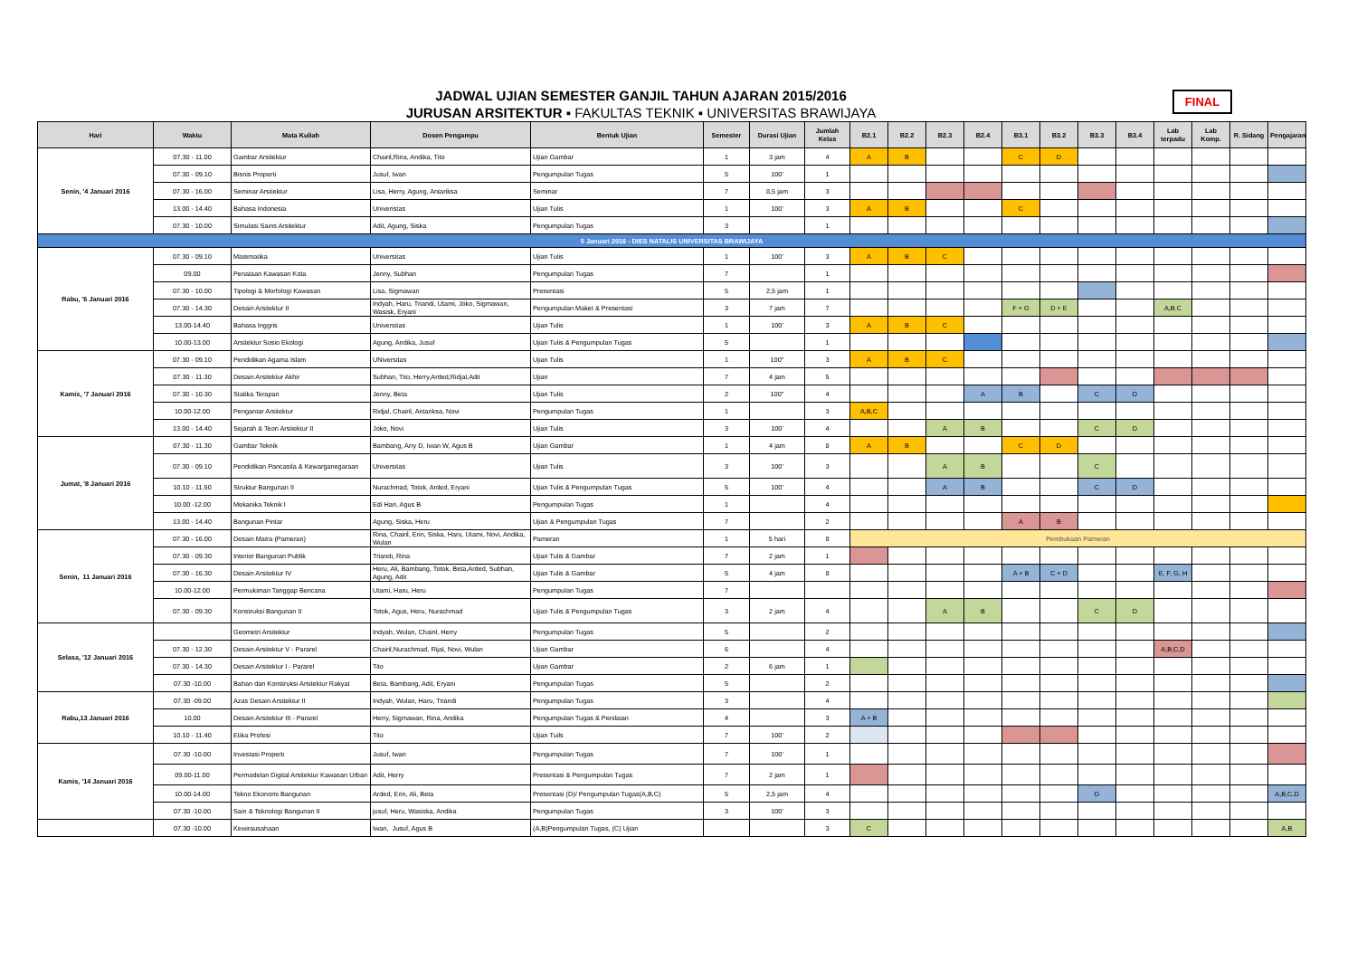JADWAL UJIAN SEMESTER GANJIL TAHUN AJARAN 2015/2016
JURUSAN ARSITEKTUR ▪ FAKULTAS TEKNIK ▪ UNIVERSITAS BRAWIJAYA
FINAL
| Hari | Waktu | Mata Kuliah | Dosen Pengampu | Bentuk Ujian | Semester | Durasi Ujian | Jumlah Kelas | B2.1 | B2.2 | B2.3 | B2.4 | B3.1 | B3.2 | B3.3 | B3.4 | Lab terpadu | Lab Komp. | R. Sidang | Pengajaran |
| --- | --- | --- | --- | --- | --- | --- | --- | --- | --- | --- | --- | --- | --- | --- | --- | --- | --- | --- | --- |
| Senin, '4 Januari 2016 | 07.30 - 11.00 | Gambar Arsitektur | Chairil,Rina, Andika, Tito | Ujian Gambar | 1 | 3 jam | 4 | A | B | | | C | D | | | | | | |
| | 07.30 - 09.10 | Bisnis Properti | Jusuf, Iwan | Pengumpulan Tugas | 5 | 100' | 1 | | | | | | | | | | | | |
| | 07.30 - 16.00 | Seminar Arsitektur | Lisa, Herry, Agung, Antariksa | Seminar | 7 | 8,5 jam | 3 | | | | | | | | | | | | |
| | 13.00 - 14.40 | Bahasa Indonesia | Univeristas | Ujian Tulis | 1 | 100' | 3 | A | B | | | C | | | | | | | |
| | 07.30 - 10.00 | Simulasi Sains Arsitektur | Adit, Agung, Siska | Pengumpulan Tugas | 3 | | 1 | | | | | | | | | | | | |
| 5 Januari 2016 - DIES NATALIS UNIVERSITAS BRAWIJAYA | | | | | | | | | | | | | | | | | | | |
| Rabu, '6 Januari 2016 | 07.30 - 09.10 | Matematika | Universitas | Ujian Tulis | 1 | 100' | 3 | A | B | C | | | | | | | | | |
| | 09.00 | Penataan Kawasan Kota | Jenny, Subhan | Pengumpulan Tugas | 7 | | 1 | | | | | | | | | | | | |
| | 07.30 - 10.00 | Tipologi & Morfologi Kawasan | Lisa, Sigmawan | Presentasi | 5 | 2,5 jam | 1 | | | | | | | | | | | | |
| | 07.30 - 14.30 | Desain Arsitektur II | Indyah, Haru, Triandi, Utami, Joko, Sigmawan, Wasisk, Eryani | Pengumpulan Maket & Presentasi | 3 | 7 jam | 7 | | | | | F + G | D + E | | | A,B.C | | | |
| | 13.00-14.40 | Bahasa Inggris | Universitas | Ujian Tulis | 1 | 100' | 3 | A | B | C | | | | | | | | | |
| | 10.00-13.00 | Arsitektur Sosio Ekologi | Agung, Andika, Jusuf | Ujian Tulis & Pengumpulan Tugas | 5 | | 1 | | | | | | | | | | | | |
| Kamis, '7 Januari 2016 | 07.30 - 09.10 | Pendidikan Agama Islam | UNiversitas | Ujian Tulis | 1 | 100'' | 3 | A | B | C | | | | | | | | | |
| | 07.30 - 11.30 | Desain Arsitektur Akhir | Subhan, Tito, Herry,Arded,Ridjal,Adit | Ujian | 7 | 4 jam | 5 | | | | | | | | | | | | |
| | 07.30 - 10.30 | Statika Terapan | Jenny, Beta | Ujian Tulis | 2 | 100'' | 4 | | | | A | B | | C | D | | | | |
| | 10.00-12.00 | Pengantar Arsitektur | Ridjal, Chairil, Antariksa, Novi | Pengumpulan Tugas | 1 | | 3 | A,B,C | | | | | | | | | | | |
| | 13.00 - 14.40 | Sejarah & Teori Arsitektur II | Joko, Novi | Ujian Tulis | 3 | 100' | 4 | | | A | B | | | C | D | | | | |
| Jumat, '8 Januari 2016 | 07.30 - 11.30 | Gambar Teknik | Bambang, Arry D, Iwan W, Agus B | Ujian Gambar | 1 | 4 jam | 8 | A | B | | | C | D | | | | | | |
| | 07.30 - 09.10 | Pendidikan Pancasila & Kewarganegaraan | Universitas | Ujian Tulis | 3 | 100' | 3 | | | A | B | | | C | | | | | |
| | 10.10 - 11.50 | Struktur Bangunan II | Nurachmad, Totok, Arded, Eryani | Ujian Tulis & Pengumpulan Tugas | 5 | 100' | 4 | | | A | B | | | C | D | | | | |
| | 10.00 -12.00 | Mekanika Teknik I | Edi Hari, Agus B | Pengumpulan Tugas | 1 | | 4 | | | | | | | | | | | | |
| | 13.00 - 14.40 | Bangunan Pintar | Agung, Siska, Heru | Ujian & Pengumpulan Tugas | 7 | | 2 | | | | | A | B | | | | | | |
| Senin, 11 Januari 2016 | 07.30 - 16.00 | Desain Matra (Pameran) | Rina, Chairil, Erin, Siska, Haru, Utami, Novi, Andika, Wulan | Pameran | 1 | 5 hari | 8 | Pembukaan Pameran | | | | | | | | | | | |
| | 07.30 - 09.30 | Interior Bangunan Publik | Triandi, Rina | Ujian Tulis & Gambar | 7 | 2 jam | 1 | | | | | | | | | | | | |
| | 07.30 - 16.30 | Desain Arsitektur IV | Heru, Ali, Bambang, Totok, Beta,Arded, Subhan, Agung, Adit | Ujian Tulis & Gambar | 5 | 4 jam | 8 | | | | | A + B | C + D | | | E, F, G, H | | | |
| | 10.00-12.00 | Permukiman Tanggap Bencana | Utami, Haru, Heru | Pengumpulan Tugas | 7 | | | | | | | | | | | | | | |
| | 07.30 - 09.30 | Konstruksi Bangunan II | Totok, Agus, Heru, Nurachmad | Ujian Tulis & Pengumpulan Tugas | 3 | 2 jam | 4 | | | A | B | | | C | D | | | | |
| Selasa, '12 Januari 2016 | | Geometri Arsitektur | Indyah, Wulan, Chairil, Herry | Pengumpulan Tugas | 5 | | 2 | | | | | | | | | | | | |
| | 07.30 - 12.30 | Desain Arsitektur V - Pararel | Chairil,Nurachmad, Rijal, Novi, Wulan | Ujian Gambar | 6 | | 4 | | | | | | | | | A,B,C,D | | | |
| | 07.30 - 14.30 | Desain Arsitektur I - Pararel | Tito | Ujian Gambar | 2 | 6 jam | 1 | | | | | | | | | | | | |
| | 07.30 -10.00 | Bahan dan Konstruksi Arsitektur Rakyat | Beta, Bambang, Adit, Eryani | Pengumpulan Tugas | 5 | | 2 | | | | | | | | | | | | |
| Rabu,13 Januari 2016 | 07.30 -09.00 | Azas Desain Arsitektur II | Indyah, Wulan, Haru, Triandi | Pengumpulan Tugas | 3 | | 4 | | | | | | | | | | | | |
| | 10.00 | Desain Arsitektur III - Pararel | Herry, Sigmawan, Rina, Andika | Pengumpulan Tugas & Penilaian | 4 | | 3 | A + B | | | | | | | | | | | |
| | 10.10 - 11.40 | Etika Profesi | Tito | Ujian Tuils | 7 | 100' | 2 | | | | | | | | | | | | |
| Kamis, '14 Januari 2016 | 07.30 -10.00 | Investasi Properti | Jusuf, Iwan | Pengumpulan Tugas | 7 | 100' | 1 | | | | | | | | | | | | |
| | 09.00-11.00 | Permodelan Digital Arsitektur Kawasan Urban | Adit, Herry | Presentasi & Pengumpulan Tugas | 7 | 2 jam | 1 | | | | | | | | | | | | |
| | 10.00-14.00 | Tekno Ekonomi Bangunan | Arded, Erin, Ali, Beta | Presentasi (D)/ Pengumpulan Tugas(A,B,C) | 5 | 2,5 jam | 4 | | | | | | | D | | | | | A,B,C,D |
| | 07.30 -10.00 | Sain & Teknologi Bangunan II | jusuf, Heru, Wasiska, Andika | Pengumpulan Tugas | 3 | 100' | 3 | | | | | | | | | | | | |
| | 07.30 -10.00 | Kewirausahaan | Iwan, Jusuf, Agus B | (A,B)Pengumpulan Tugas, (C) Ujian | | | 3 | C | | | | | | | | | | | A,B |